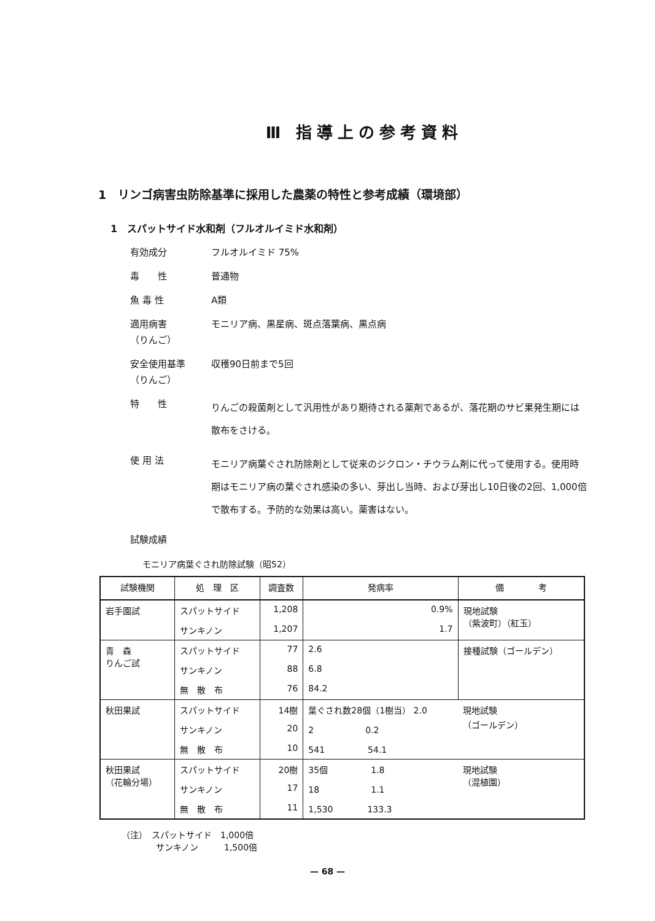Ⅲ 指導上の参考資料
1　リンゴ病害虫防除基準に採用した農薬の特性と参考成績（環境部）
1　スパットサイド水和剤（フルオルイミド水和剤）
有効成分
フルオルイミド 75%
毒　　性
普通物
魚 毒 性
A類
適用病害
（りんご）
モニリア病、黒星病、斑点落葉病、黒点病
安全使用基準
（りんご）
収穫90日前まで5回
特　　性
りんごの殺菌剤として汎用性があり期待される薬剤であるが、落花期のサビ果発生期には散布をさける。
使 用 法
モニリア病葉ぐされ防除剤として従来のジクロン・チウラム剤に代って使用する。使用時期はモニリア病の葉ぐされ感染の多い、芽出し当時、および芽出し10日後の2回、1,000倍で散布する。予防的な効果は高い。薬害はない。
試験成績
モニリア病葉ぐされ防除試験（昭52）
| 試験機関 | 処 理 区 | 調査数 | 発病率 | 備 考 |
| --- | --- | --- | --- | --- |
| 岩手園試 | スパットサイド | 1,208 | 0.9% | 現地試験 （紫波町）（紅玉） |
| | サンキノン | 1,207 | 1.7 | |
| 青 森 りんご試 | スパットサイド | 77 | 2.6 | 接種試験（ゴールデン） |
| | サンキノン | 88 | 6.8 | |
| | 無 散 布 | 76 | 84.2 | |
| 秋田果試 | スパットサイド | 14樹 | 葉ぐされ数28個（1樹当） 2.0 | 現地試験 （ゴールデン） |
| | サンキノン | 20 | 2 0.2 | |
| | 無 散 布 | 10 | 541 54.1 | |
| 秋田果試 （花輪分場） | スパットサイド | 20樹 | 35個 1.8 | 現地試験 （混植園） |
| | サンキノン | 17 | 18 1.1 | |
| | 無 散 布 | 11 | 1,530 133.3 | |
（注）　スパットサイド　1,000倍
　　　　サンキノン　　　1,500倍
— 68 —